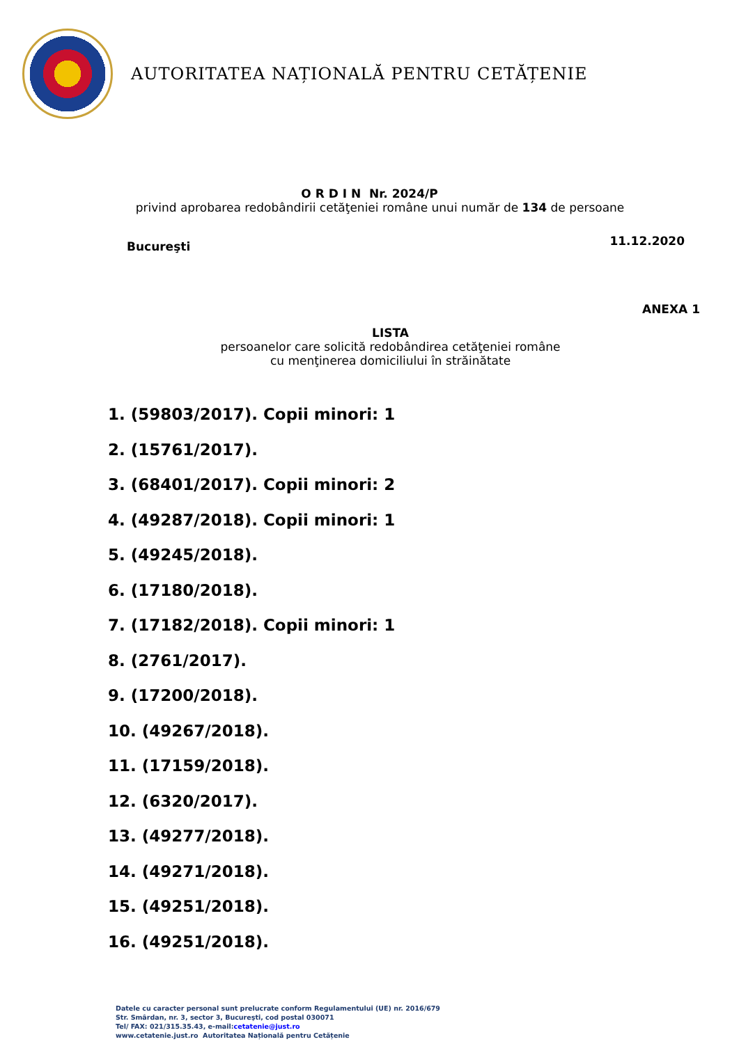AUTORITATEA NAȚIONALĂ PENTRU CETĂȚENIE
O R D I N Nr. 2024/P
privind aprobarea redobândirii cetăţeniei române unui număr de 134 de persoane
Bucureşti 11.12.2020
ANEXA 1
LISTA
persoanelor care solicită redobândirea cetăţeniei române
cu menţinerea domiciliului în străinătate
1. (59803/2017). Copii minori: 1
2. (15761/2017).
3. (68401/2017). Copii minori: 2
4. (49287/2018). Copii minori: 1
5. (49245/2018).
6. (17180/2018).
7. (17182/2018). Copii minori: 1
8. (2761/2017).
9. (17200/2018).
10. (49267/2018).
11. (17159/2018).
12. (6320/2017).
13. (49277/2018).
14. (49271/2018).
15. (49251/2018).
16. (49251/2018).
Datele cu caracter personal sunt prelucrate conform Regulamentului (UE) nr. 2016/679
Str. Smârdan, nr. 3, sector 3, Bucureşti, cod postal 030071
Tel/ FAX: 021/315.35.43, e-mail:cetatenie@just.ro
www.cetatenie.just.ro Autoritatea Națională pentru Cetățenie